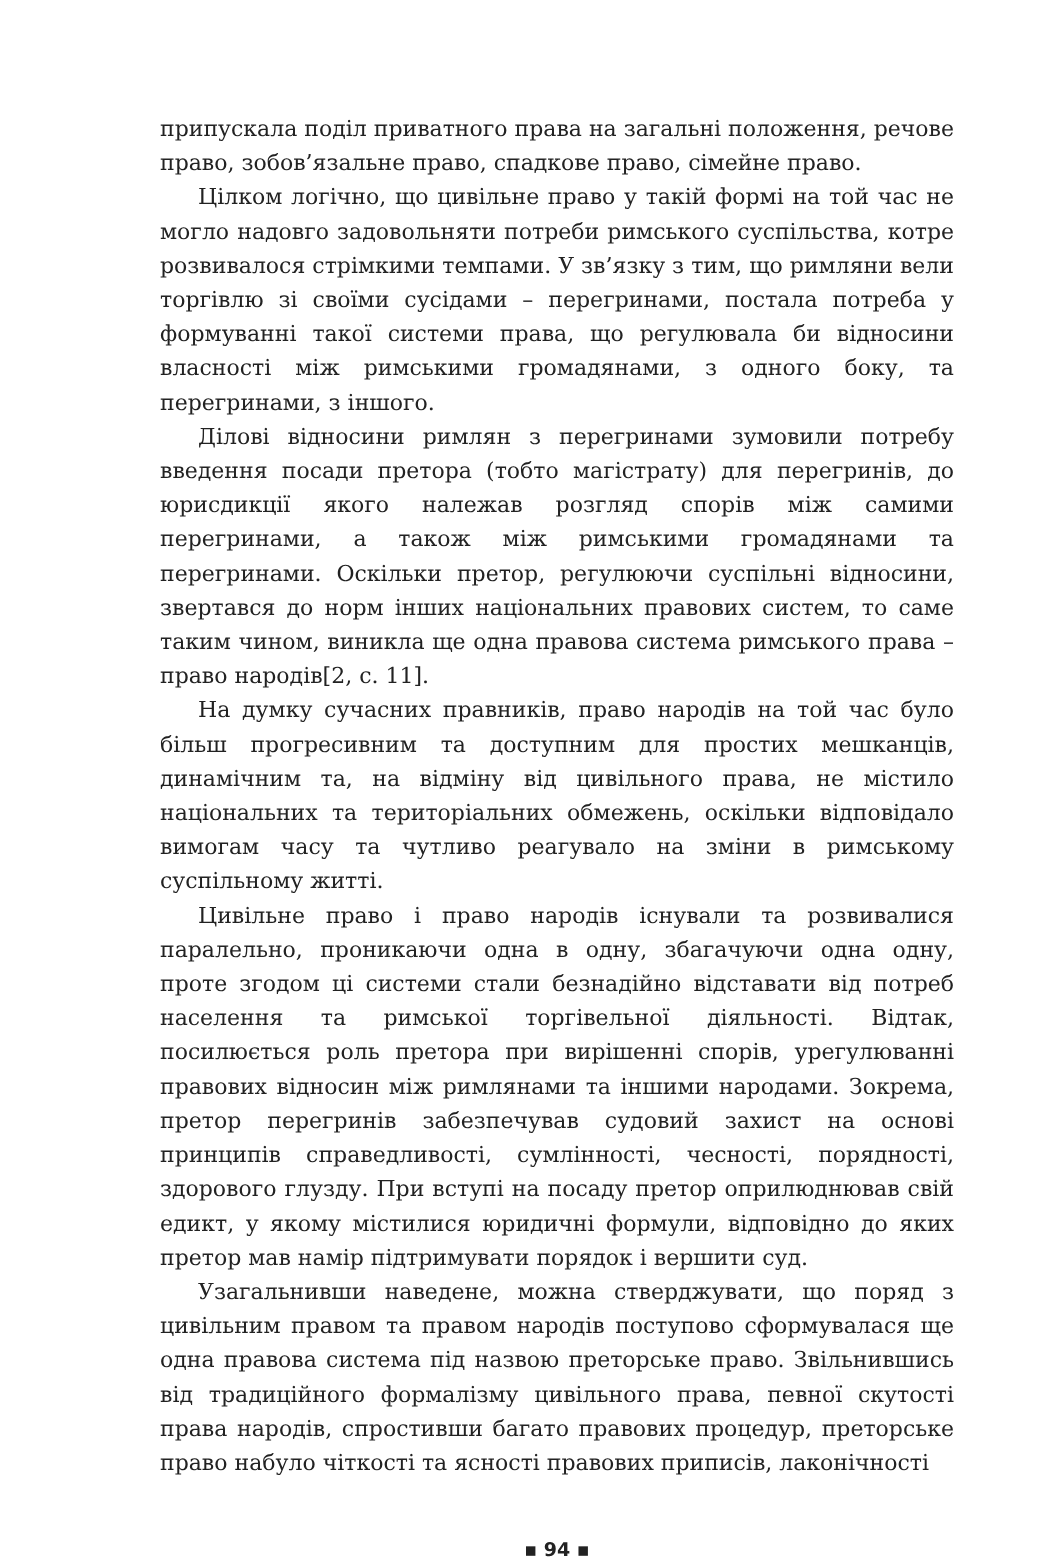припускала поділ приватного права на загальні положення, речове право, зобов’язальне право, спадкове право, сімейне право.
Цілком логічно, що цивільне право у такій формі на той час не могло надовго задовольняти потреби римського суспільства, котре розвивалося стрімкими темпами. У зв’язку з тим, що римляни вели торгівлю зі своїми сусідами – перегринами, постала потреба у формуванні такої системи права, що регулювала би відносини власності між римськими громадянами, з одного боку, та перегринами, з іншого.
Ділові відносини римлян з перегринами зумовили потребу введення посади претора (тобто магістрату) для перегринів, до юрисдикції якого належав розгляд спорів між самими перегринами, а також між римськими громадянами та перегринами. Оскільки претор, регулюючи суспільні відносини, звертався до норм інших національних правових систем, то саме таким чином, виникла ще одна правова система римського права – право народів[2, с. 11].
На думку сучасних правників, право народів на той час було більш прогресивним та доступним для простих мешканців, динамічним та, на відміну від цивільного права, не містило національних та територіальних обмежень, оскільки відповідало вимогам часу та чутливо реагувало на зміни в римському суспільному житті.
Цивільне право і право народів існували та розвивалися паралельно, проникаючи одна в одну, збагачуючи одна одну, проте згодом ці системи стали безнадійно відставати від потреб населення та римської торгівельної діяльності. Відтак, посилюється роль претора при вирішенні спорів, урегулюванні правових відносин між римлянами та іншими народами. Зокрема, претор перегринів забезпечував судовий захист на основі принципів справедливості, сумлінності, чесності, порядності, здорового глузду. При вступі на посаду претор оприлюднював свій едикт, у якому містилися юридичні формули, відповідно до яких претор мав намір підтримувати порядок і вершити суд.
Узагальнивши наведене, можна стверджувати, що поряд з цивільним правом та правом народів поступово сформувалася ще одна правова система під назвою преторське право. Звільнившись від традиційного формалізму цивільного права, певної скутості права народів, спростивши багато правових процедур, преторське право набуло чіткості та ясності правових приписів, лаконічності
▪ 94 ▪